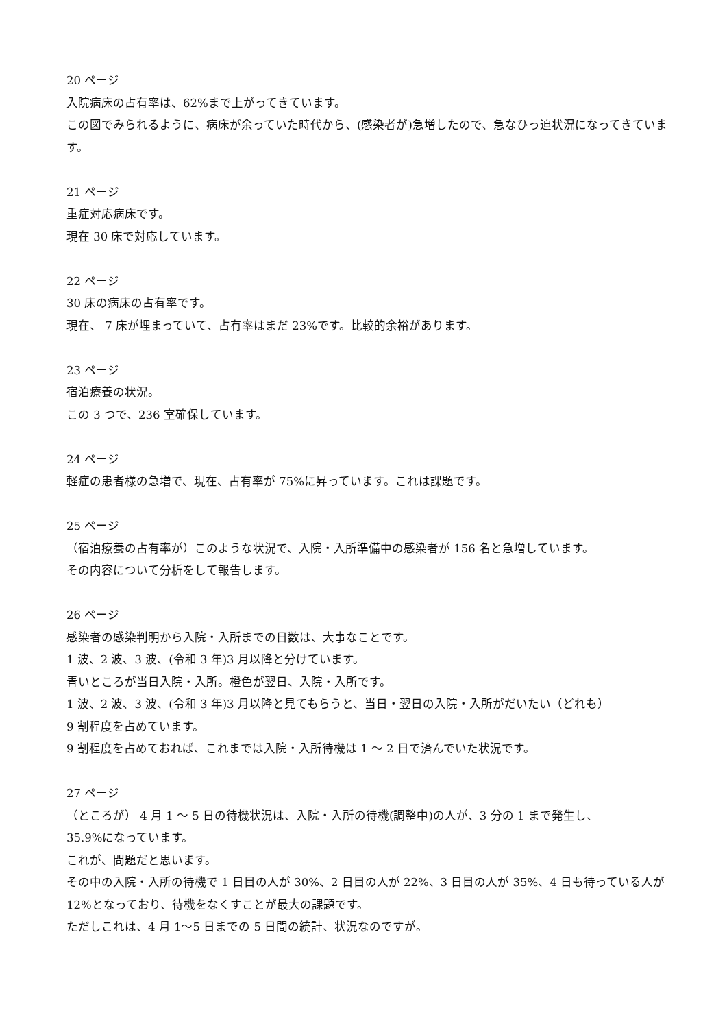20 ページ
入院病床の占有率は、62%まで上がってきています。
この図でみられるように、病床が余っていた時代から、(感染者が)急増したので、急なひっ迫状況になってきています。
21 ページ
重症対応病床です。
現在 30 床で対応しています。
22 ページ
30 床の病床の占有率です。
現在、 7 床が埋まっていて、占有率はまだ 23%です。比較的余裕があります。
23 ページ
宿泊療養の状況。
この 3 つで、236 室確保しています。
24 ページ
軽症の患者様の急増で、現在、占有率が 75%に昇っています。これは課題です。
25 ページ
（宿泊療養の占有率が）このような状況で、入院・入所準備中の感染者が 156 名と急増しています。
その内容について分析をして報告します。
26 ページ
感染者の感染判明から入院・入所までの日数は、大事なことです。
1 波、2 波、3 波、(令和 3 年)3 月以降と分けています。
青いところが当日入院・入所。橙色が翌日、入院・入所です。
1 波、2 波、3 波、(令和 3 年)3 月以降と見てもらうと、当日・翌日の入院・入所がだいたい（どれも）
9 割程度を占めています。
9 割程度を占めておれば、これまでは入院・入所待機は 1 ～ 2 日で済んでいた状況です。
27 ページ
（ところが） 4 月 1 ～ 5 日の待機状況は、入院・入所の待機(調整中)の人が、3 分の 1 まで発生し、
35.9%になっています。
これが、問題だと思います。
その中の入院・入所の待機で 1 日目の人が 30%、2 日目の人が 22%、3 日目の人が 35%、4 日も待っている人が 12%となっており、待機をなくすことが最大の課題です。
ただしこれは、4 月 1～5 日までの 5 日間の統計、状況なのですが。